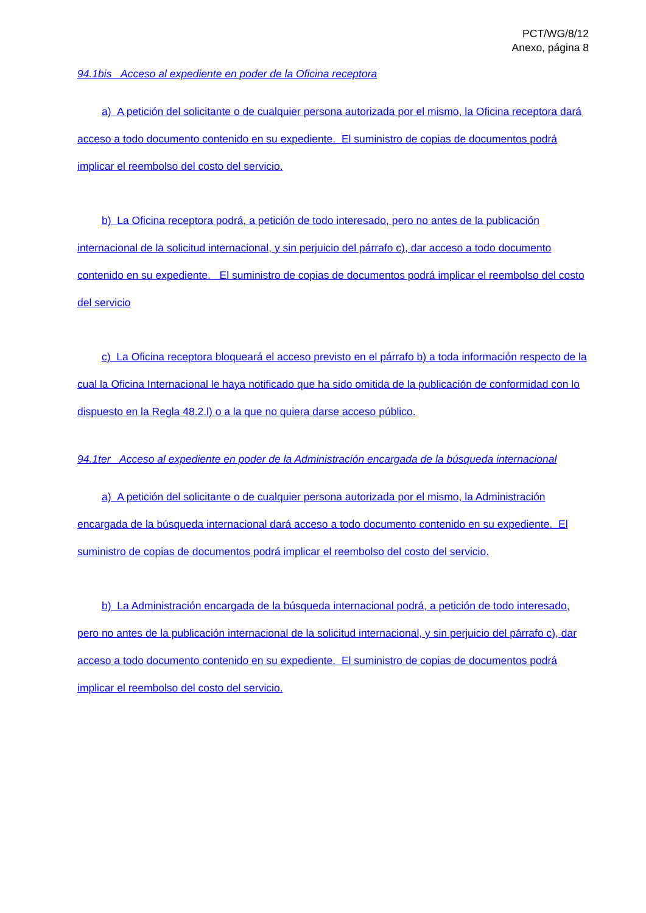PCT/WG/8/12
Anexo, página 8
94.1bis Acceso al expediente en poder de la Oficina receptora
a) A petición del solicitante o de cualquier persona autorizada por el mismo, la Oficina receptora dará acceso a todo documento contenido en su expediente. El suministro de copias de documentos podrá implicar el reembolso del costo del servicio.
b) La Oficina receptora podrá, a petición de todo interesado, pero no antes de la publicación internacional de la solicitud internacional, y sin perjuicio del párrafo c), dar acceso a todo documento contenido en su expediente. El suministro de copias de documentos podrá implicar el reembolso del costo del servicio
c) La Oficina receptora bloqueará el acceso previsto en el párrafo b) a toda información respecto de la cual la Oficina Internacional le haya notificado que ha sido omitida de la publicación de conformidad con lo dispuesto en la Regla 48.2.l) o a la que no quiera darse acceso público.
94.1ter Acceso al expediente en poder de la Administración encargada de la búsqueda internacional
a) A petición del solicitante o de cualquier persona autorizada por el mismo, la Administración encargada de la búsqueda internacional dará acceso a todo documento contenido en su expediente. El suministro de copias de documentos podrá implicar el reembolso del costo del servicio.
b) La Administración encargada de la búsqueda internacional podrá, a petición de todo interesado, pero no antes de la publicación internacional de la solicitud internacional, y sin perjuicio del párrafo c), dar acceso a todo documento contenido en su expediente. El suministro de copias de documentos podrá implicar el reembolso del costo del servicio.